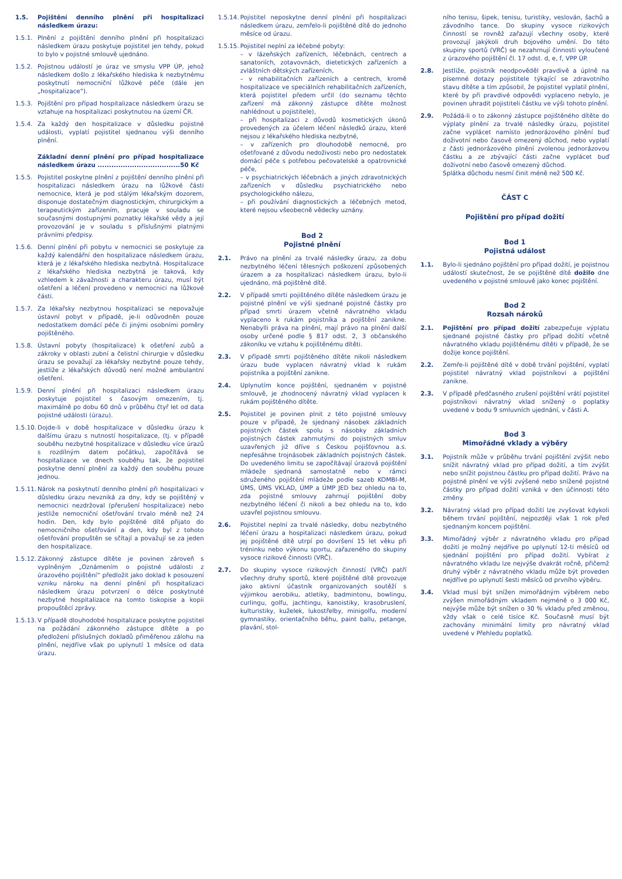1.5. Pojištění denního plnění při hospitalizaci následkem úrazu:
1.5.1. Plnění z pojištění denního plnění při hospitalizaci následkem úrazu poskytuje pojistitel jen tehdy, pokud to bylo v pojistné smlouvě ujednáno.
1.5.2. Pojistnou událostí je úraz ve smyslu VPP ÚP, jehož následkem došlo z lékařského hlediska k nezbytnému poskytnutí nemocniční lůžkové péče (dále jen „hospitalizace“).
1.5.3. Pojištění pro případ hospitalizace následkem úrazu se vztahuje na hospitalizaci poskytnutou na území ČR.
1.5.4. Za každý den hospitalizace v důsledku pojistné události, vyplatí pojistitel sjednanou výši denního plnění.
Základní denní plnění pro případ hospitalizace následkem úrazu ....................................50 Kč
1.5.5. Pojistitel poskytne plnění z pojištění denního plnění při hospitalizaci následkem úrazu na lůžkové části nemocnice, která je pod stálým lékařským dozorem, disponuje dostatečným diagnostickým, chirurgickým a terapeutickým zařízením, pracuje v souladu se současnými dostupnými poznatky lékařské vědy a její provozování je v souladu s příslušnými platnými právními předpisy.
1.5.6. Denní plnění při pobytu v nemocnici se poskytuje za každý kalendářní den hospitalizace následkem úrazu, která je z lékařského hlediska nezbytná. Hospitalizace z lékařského hlediska nezbytná je taková, kdy vzhledem k závažnosti a charakteru úrazu, musí být ošetření a léčení provedeno v nemocnici na lůžkové části.
1.5.7. Za lékařsky nezbytnou hospitalizaci se nepovažuje ústavní pobyt v případě, je-li odůvodněn pouze nedostatkem domácí péče či jinými osobními poměry pojištěného.
1.5.8. Ústavní pobyty (hospitalizace) k ošetření zubů a zákroky v oblasti zubní a čelistní chirurgie v důsledku úrazu se považují za lékařsky nezbytné pouze tehdy, jestliže z lékařských důvodů není možné ambulantní ošetření.
1.5.9. Denní plnění při hospitalizaci následkem úrazu poskytuje pojistitel s časovým omezením, tj. maximálně po dobu 60 dnů v průběhu čtyř let od data pojistné události (úrazu).
1.5.10.
Dojde-li v době hospitalizace v důsledku úrazu k dalšímu úrazu s nutností hospitalizace, (tj. v případě souběhu nezbytné hospitalizace v důsledku více úrazů s rozdílným datem počátku), započítává se hospitalizace ve dnech souběhu tak, že pojistitel poskytne denní plnění za každý den souběhu pouze jednou.
1.5.11.
Nárok na poskytnutí denního plnění při hospitalizaci v důsledku úrazu nevzniká za dny, kdy se pojištěný v nemocnici nezdržoval (přerušení hospitalizace) nebo jestliže nemocniční ošetřování trvalo méně než 24 hodin. Den, kdy bylo pojištěné dítě přijato do nemocničního ošetřování a den, kdy byl z tohoto ošetřování propuštěn se sčítají a považují se za jeden den hospitalizace.
1.5.12.
Zákonný zástupce dítěte je povinen zároveň s vyplněným „Oznámením o pojistné události z úrazového pojištění“ předložit jako doklad k posouzení vzniku nároku na denní plnění při hospitalizaci následkem úrazu potvrzení o délce poskytnuté nezbytné hospitalizace na tomto tiskopise a kopii propouštěcí zprávy.
1.5.13.
V případě dlouhodobé hospitalizace poskytne pojistitel na požádání zákonného zástupce dítěte a po předložení příslušných dokladů přiměřenou zálohu na plnění, nejdříve však po uplynutí 1 měsíce od data úrazu.
1.5.14.
Pojistitel neposkytne denní plnění při hospitalizaci následkem úrazu, zemřelo-li pojištěné dítě do jednoho měsíce od úrazu.
1.5.15.
Pojistitel neplní za léčebné pobyty:
– v lázeňských zařízeních, léčebnách, centrech a sanatoriích, zotavovnách, dietetických zařízeních a zvláštních dětských zařízeních,
– v rehabilitačních zařízeních a centrech, kromě hospitalizace ve speciálních rehabilitačních zařízeních, která pojistitel předem určil (do seznamu těchto zařízení má zákonný zástupce dítěte možnost nahlédnout u pojistitele),
– při hospitalizaci z důvodů kosmetických úkonů provedených za účelem léčení následků úrazu, které nejsou z lékařského hlediska nezbytné,
– v zařízeních pro dlouhodobě nemocné, pro ošetřované z důvodu nedoživosti nebo pro nedostatek domácí péče s potřebou pečovatelské a opatrovnické péče,
– v psychiatrických léčebnách a jiných zdravotnických zařízeních v důsledku psychiatrického nebo psychologického nálezu,
– při používání diagnostických a léčebných metod, které nejsou všeobecně vědecky uznány.
Bod 2
Pojistné plnění
2.1. Právo na plnění za trvalé následky úrazu, za dobu nezbytného léčení tělesných poškození způsobených úrazem a za hospitalizaci následkem úrazu, bylo-li ujednáno, má pojištěné dítě.
2.2. V případě smrti pojištěného dítěte následkem úrazu je pojistné plnění ve výši sjednané pojistné částky pro případ smrti úrazem včetně návratného vkladu vyplaceno k rukám pojistníka a pojištění zanikne. Nenabylli práva na plnění, mají právo na plnění další osoby určené podle § 817 odst. 2, 3 občanského zákoníku ve vztahu k pojištěnému dítěti.
2.3. V případě smrti pojištěného dítěte nikoli následkem úrazu bude vyplacen návratný vklad k rukám pojistníka a pojištění zanikne.
2.4. Uplynutím konce pojištění, sjednaném v pojistné smlouvě, je zhodnocený návratný vklad vyplacen k rukám pojištěného dítěte.
2.5. Pojistitel je povinen plnit z této pojistné smlouvy pouze v případě, že sjednaný násobek základních pojistných částek spolu s násobky základních pojistných částek zahrnutými do pojistných smluv uzavřených již dříve s Českou pojišťovnou a.s. nepřesáhne trojnásobek základních pojistných částek. Do uvedeného limitu se započítávají úrazová pojištění mládeže sjednaná samostatně nebo v rámci sdruženého pojištění mládeže podle sazeb KOMBI-M, ÚMS, ÚMS VKLAD, ÚMP a ÚMP JED bez ohledu na to, zda pojistné smlouvy zahrnují pojištění doby nezbytného léčení či nikoli a bez ohledu na to, kdo uzavřel pojistnou smlouvu.
2.6. Pojistitel neplní za trvalé následky, dobu nezbytného léčení úrazu a hospitalizaci následkem úrazu, pokud jej pojištěné dítě utrpí po dovršení 15 let věku při tréninku nebo výkonu sportu, zařazeného do skupiny vysoce rizikové činnosti (VRČ).
2.7. Do skupiny vysoce rizikových činností (VRČ) patří všechny druhy sportů, které pojištěné dítě provozuje jako aktivní účastník organizovaných soutěží s výjimkou aerobiku, atletiky, badmintonu, bowlingu, curlingu, golfu, jachtingu, kanoistiky, krasobruslení, kulturistiky, kuželek, lukostřelby, minigolfu, moderní gymnastiky, orientačního běhu, paint ballu, petange, plavání, stol-
ního tenisu, šipek, tenisu, turistiky, veslován, šachů a závodního tance. Do skupiny vysoce rizikových činností se rovněž zařazují všechny osoby, které provozují jakýkoli druh bojového umění. Do této skupiny sportů (VRČ) se nezahrnují činnosti vyloučené z úrazového pojištění čl. 17 odst. d, e, f, VPP ÚP.
2.8. Jestliže, pojistník neodpověděl pravdivě a úplně na písemné dotazy pojistitele týkající se zdravotního stavu dítěte a tím způsobil, že pojistitel vyplatil plnění, které by při pravdivé odpovědi vyplaceno nebylo, je povinen uhradit pojistiteli částku ve výši tohoto plnění.
2.9. Požádá-li o to zákonný zástupce pojištěného dítěte do výplaty plnění za trvalé následky úrazu, pojistitel začne vyplácet namísto jednorázového plnění buď doživotní nebo časově omezený důchod, nebo vyplatí z části jednorázového plnění zvolenou jednorázovou částku a ze zbývající části začne vyplácet buď doživotní nebo časově omezený důchod.
Splátka důchodu nesmí činit méně než 500 Kč.
ČÁST C
Pojištění pro případ dožití
Bod 1
Pojistná událost
1.1. Bylo-li sjednáno pojištění pro případ dožití, je pojistnou událostí skutečnost, že se pojištěné dítě dožilo dne uvedeného v pojistné smlouvě jako konec pojištění.
Bod 2
Rozsah nároků
2.1. Pojištění pro případ dožití zabezpečuje výplatu sjednané pojistné částky pro případ dožití včetně návratného vkladu pojištěnému dítěti v případě, že se dožije konce pojištění.
2.2. Zemře-li pojištěné dítě v době trvání pojištění, vyplatí pojistitel návratný vklad pojistníkovi a pojištění zanikne.
2.3. V případě předčasného zrušení pojištění vrátí pojistitel pojistníkovi návratný vklad snížený o poplatky uvedené v bodu 9 smluvních ujednání, v části A.
Bod 3
Mimořádné vklady a výběry
3.1. Pojistník může v průběhu trvání pojištění zvýšit nebo snížit návratný vklad pro případ dožití, a tím zvýšit nebo snížit pojistnou částku pro případ dožití. Právo na pojistné plnění ve výši zvýšené nebo snížené pojistné částky pro případ dožití vzniká v den účinnosti této změny.
3.2. Návratný vklad pro případ dožití lze zvyšovat kdykoli během trvání pojištění, nejpozději však 1 rok před sjednaným koncem pojištění.
3.3. Mimořádný výběr z návratného vkladu pro případ dožití je možný nejdříve po uplynutí 12-ti měsíců od sjednání pojištění pro případ dožití. Vybírat z návratného vkladu lze nejvýše dvakrát ročně, přičemž druhý výběr z návratného vkladu může být proveden nejdříve po uplynutí šesti měsíců od prvního výběru.
3.4. Vklad musí být snížen mimořádným výběrem nebo zvýšen mimořádným vkladem nejméně o 3 000 Kč, nejvýše může být snížen o 30 % vkladu před změnou, vždy však o celé tisíce Kč. Současně musí být zachovány minimální limity pro návratný vklad uvedené v Přehledu poplatků.